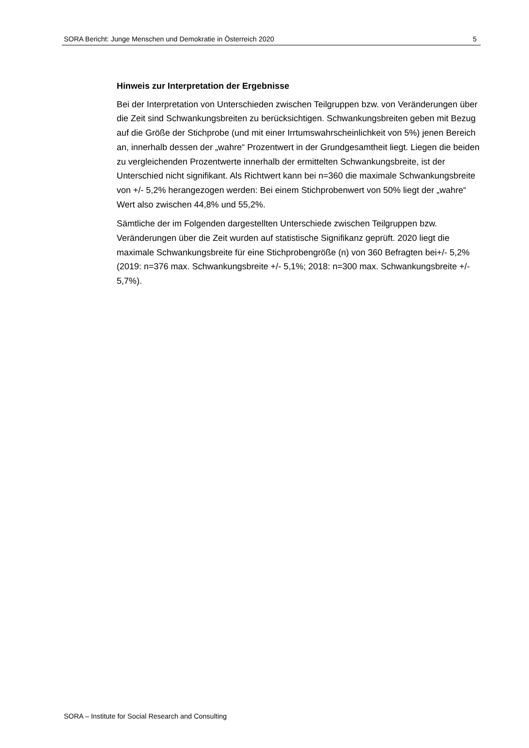SORA Bericht: Junge Menschen und Demokratie in Österreich 2020 5
Hinweis zur Interpretation der Ergebnisse
Bei der Interpretation von Unterschieden zwischen Teilgruppen bzw. von Veränderungen über die Zeit sind Schwankungsbreiten zu berücksichtigen. Schwankungsbreiten geben mit Bezug auf die Größe der Stichprobe (und mit einer Irrtumswahrscheinlichkeit von 5%) jenen Bereich an, innerhalb dessen der „wahre“ Prozentwert in der Grundgesamtheit liegt. Liegen die beiden zu vergleichenden Prozentwerte innerhalb der ermittelten Schwankungsbreite, ist der Unterschied nicht signifikant. Als Richtwert kann bei n=360 die maximale Schwankungsbreite von +/- 5,2% herangezogen werden: Bei einem Stichprobenwert von 50% liegt der „wahre“ Wert also zwischen 44,8% und 55,2%.
Sämtliche der im Folgenden dargestellten Unterschiede zwischen Teilgruppen bzw. Veränderungen über die Zeit wurden auf statistische Signifikanz geprüft. 2020 liegt die maximale Schwankungsbreite für eine Stichprobengröße (n) von 360 Befragten bei+/- 5,2% (2019: n=376 max. Schwankungsbreite +/- 5,1%; 2018: n=300 max. Schwankungsbreite +/- 5,7%).
SORA – Institute for Social Research and Consulting